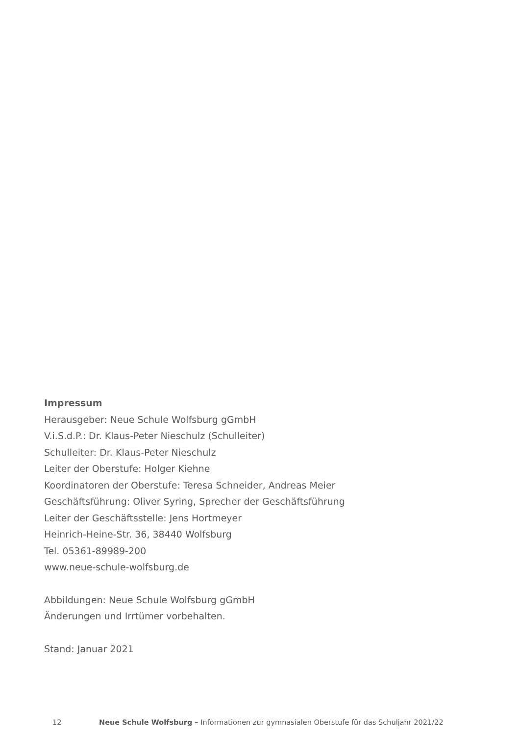Impressum
Herausgeber: Neue Schule Wolfsburg gGmbH
V.i.S.d.P.: Dr. Klaus-Peter Nieschulz (Schulleiter)
Schulleiter: Dr. Klaus-Peter Nieschulz
Leiter der Oberstufe: Holger Kiehne
Koordinatoren der Oberstufe: Teresa Schneider, Andreas Meier
Geschäftsführung: Oliver Syring, Sprecher der Geschäftsführung
Leiter der Geschäftsstelle: Jens Hortmeyer
Heinrich-Heine-Str. 36, 38440 Wolfsburg
Tel. 05361-89989-200
www.neue-schule-wolfsburg.de
Abbildungen: Neue Schule Wolfsburg gGmbH
Änderungen und Irrtümer vorbehalten.
Stand: Januar 2021
12 Neue Schule Wolfsburg – Informationen zur gymnasialen Oberstufe für das Schuljahr 2021/22